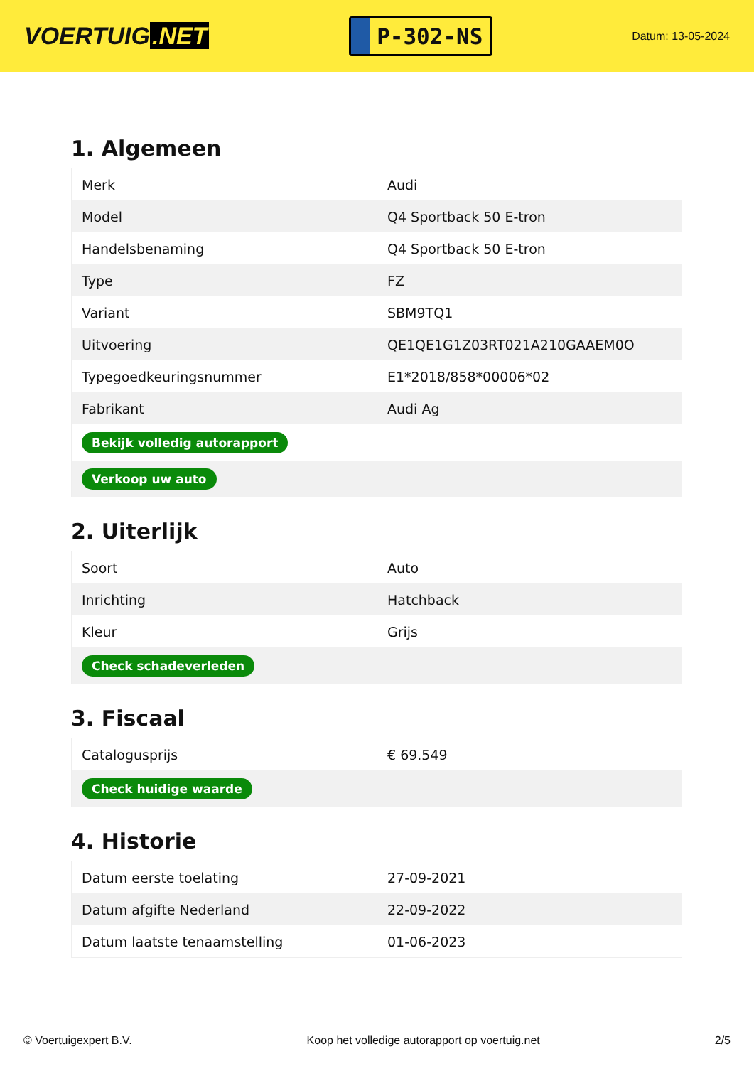VOERTUIG.NET
P-302-NS
Datum: 13-05-2024
1. Algemeen
| Merk | Audi |
| Model | Q4 Sportback 50 E-tron |
| Handelsbenaming | Q4 Sportback 50 E-tron |
| Type | FZ |
| Variant | SBM9TQ1 |
| Uitvoering | QE1QE1G1Z03RT021A210GAAEM0O |
| Typegoedkeuringsnummer | E1*2018/858*00006*02 |
| Fabrikant | Audi Ag |
| Bekijk volledig autorapport | |
| Verkoop uw auto | |
2. Uiterlijk
| Soort | Auto |
| Inrichting | Hatchback |
| Kleur | Grijs |
| Check schadeverleden | |
3. Fiscaal
| Catalogusprijs | € 69.549 |
| Check huidige waarde | |
4. Historie
| Datum eerste toelating | 27-09-2021 |
| Datum afgifte Nederland | 22-09-2022 |
| Datum laatste tenaamstelling | 01-06-2023 |
© Voertuigexpert B.V. Koop het volledige autorapport op voertuig.net 2/5